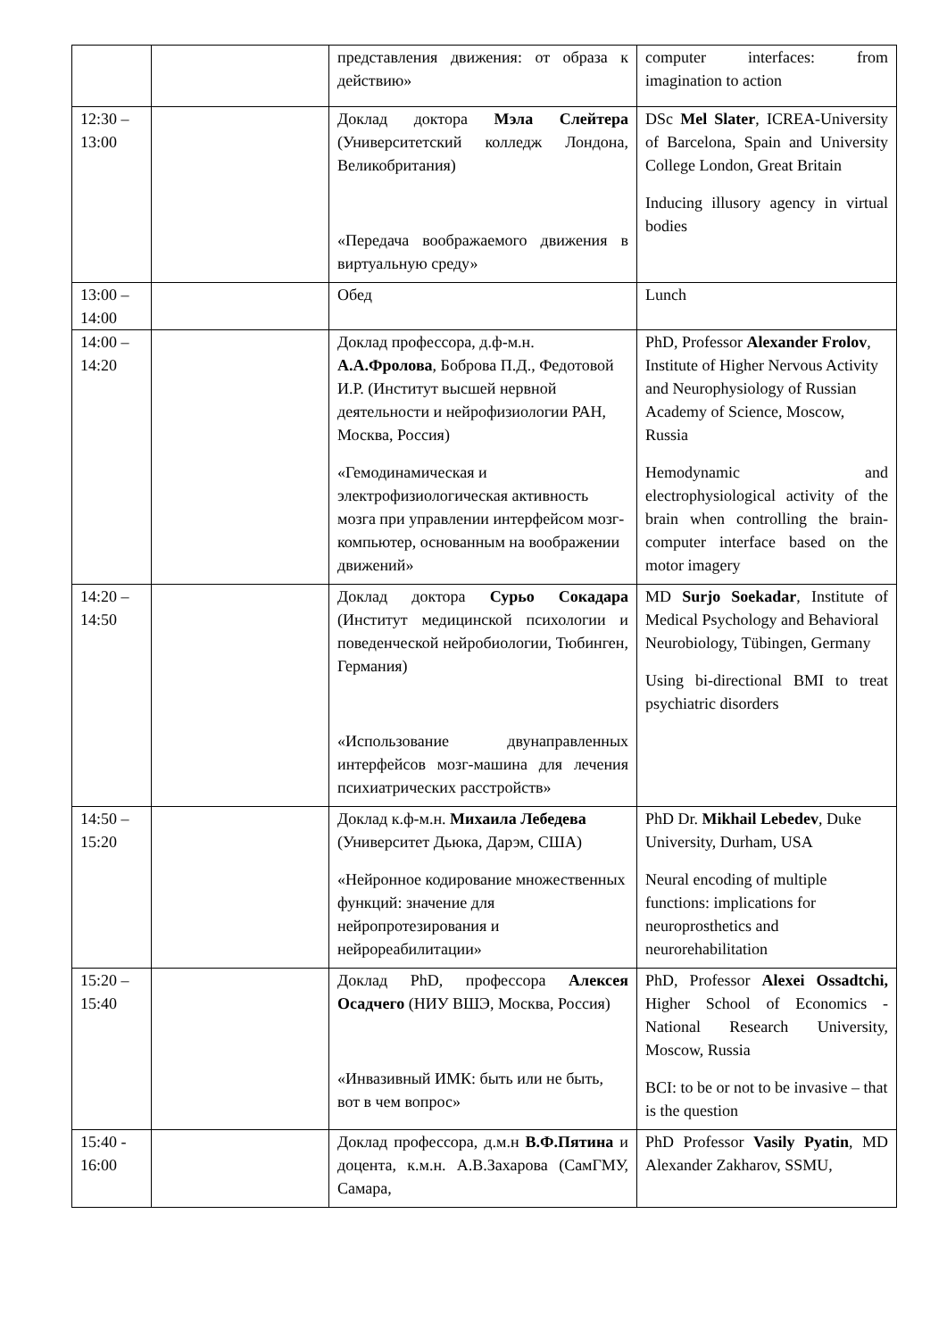| | | представления движения: от образа к действию» | computer interfaces: from imagination to action |
| 12:30 – 13:00 | | Доклад доктора Мэла Слейтера (Университетский колледж Лондона, Великобритания) «Передача воображаемого движения в виртуальную среду» | DSc Mel Slater , ICREA-University of Barcelona, Spain and University College London, Great Britain Inducing illusory agency in virtual bodies |
| 13:00 – 14:00 | | Обед | Lunch |
| 14:00 – 14:20 | | Доклад профессора, д.ф-м.н. А.А.Фролова , Боброва П.Д., Федотовой И.Р. (Институт высшей нервной деятельности и нейрофизиологии РАН, Москва, Россия) «Гемодинамическая и электрофизиологическая активность мозга при управлении интерфейсом мозг-компьютер, основанным на воображении движений» | PhD, Professor Alexander Frolov , Institute of Higher Nervous Activity and Neurophysiology of Russian Academy of Science, Moscow, Russia Hemodynamic and electrophysiological activity of the brain when controlling the brain-computer interface based on the motor imagery |
| 14:20 – 14:50 | | Доклад доктора Сурьо Сокадара (Институт медицинской психологии и поведенческой нейробиологии, Тюбинген, Германия) «Использование двунаправленных интерфейсов мозг-машина для лечения психиатрических расстройств» | MD Surjo Soekadar , Institute of Medical Psychology and Behavioral Neurobiology, Tübingen, Germany Using bi-directional BMI to treat psychiatric disorders |
| 14:50 – 15:20 | | Доклад к.ф-м.н. Михаила Лебедева (Университет Дьюка, Дарэм, США) «Нейронное кодирование множественных функций: значение для нейропротезирования и нейрореабилитации» | PhD Dr. Mikhail Lebedev , Duke University, Durham, USA Neural encoding of multiple functions: implications for neuroprosthetics and neurorehabilitation |
| 15:20 – 15:40 | | Доклад PhD, профессора Алексея Осадчего (НИУ ВШЭ, Москва, Россия) «Инвазивный ИМК: быть или не быть, вот в чем вопрос» | PhD, Professor Alexei Ossadtchi, Higher School of Economics - National Research University, Moscow, Russia BCI: to be or not to be invasive – that is the question |
| 15:40 - 16:00 | | Доклад профессора, д.м.н В.Ф.Пятина и доцента, к.м.н. А.В.Захарова (СамГМУ, Самара, | PhD Professor Vasily Pyatin , MD Alexander Zakharov, SSMU, |